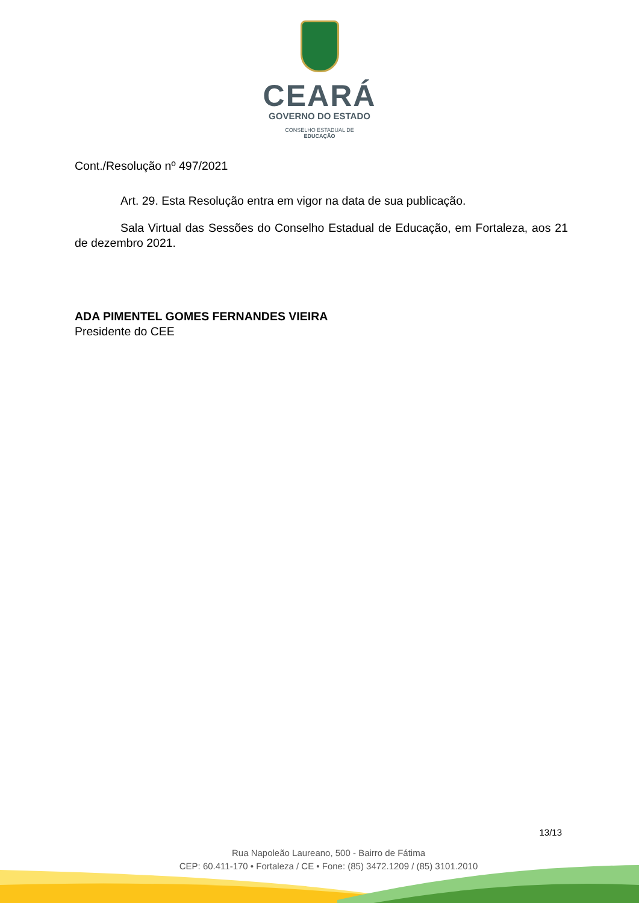CEARÁ
GOVERNO DO ESTADO
CONSELHO ESTADUAL DE
EDUCAÇÃO
Cont./Resolução nº 497/2021
Art. 29. Esta Resolução entra em vigor na data de sua publicação.
Sala Virtual das Sessões do Conselho Estadual de Educação, em Fortaleza, aos 21 de dezembro 2021.
ADA PIMENTEL GOMES FERNANDES VIEIRA
Presidente do CEE
13/13
Rua Napoleão Laureano, 500 - Bairro de Fátima
CEP: 60.411-170 • Fortaleza / CE • Fone: (85) 3472.1209 / (85) 3101.2010